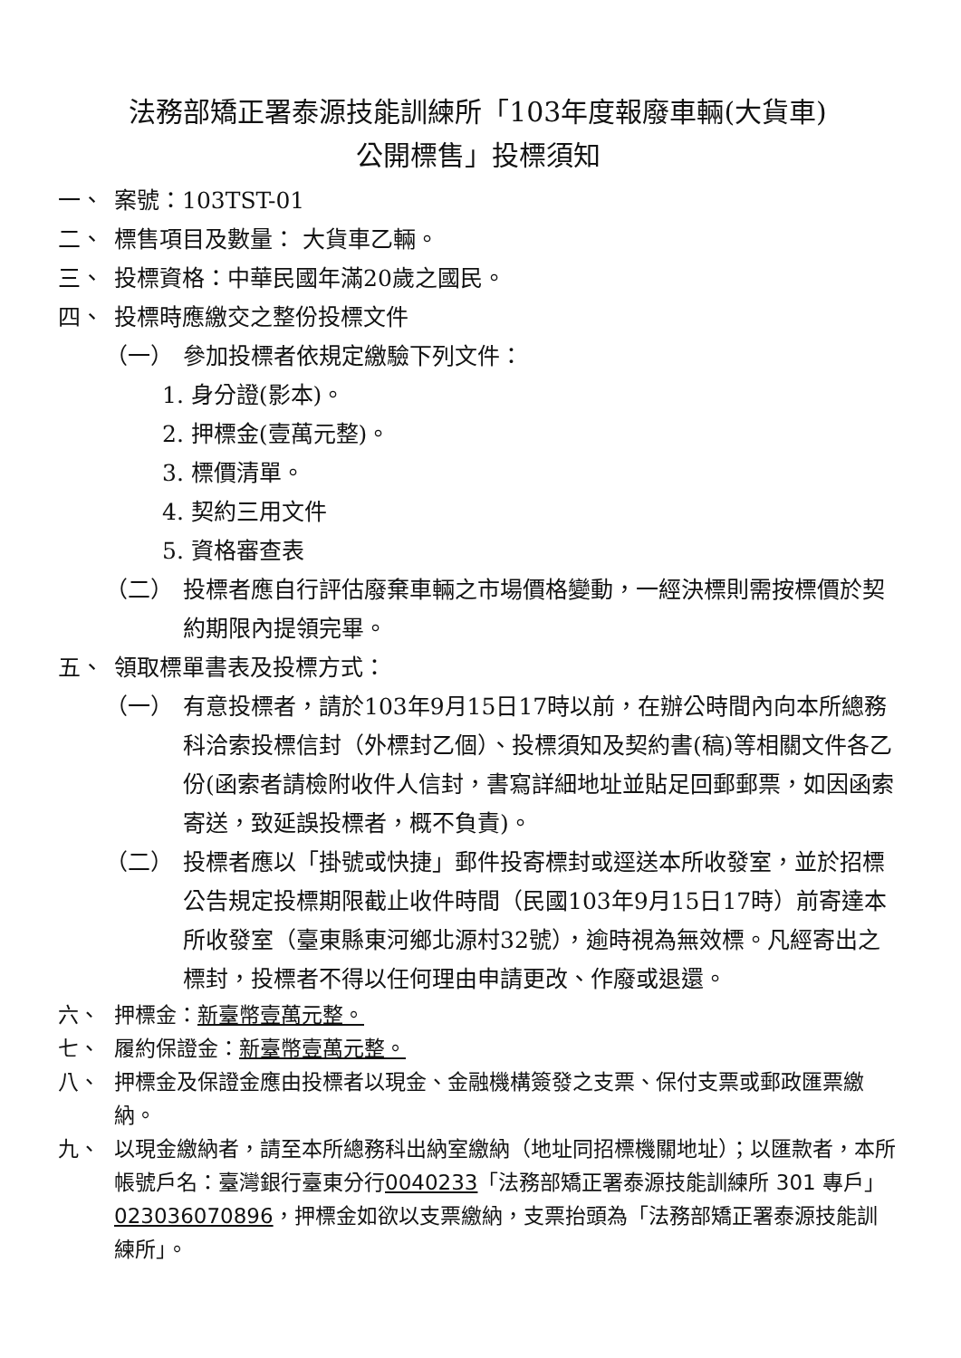法務部矯正署泰源技能訓練所「103年度報廢車輛(大貨車)
公開標售」投標須知
一、 案號：103TST-01
二、 標售項目及數量： 大貨車乙輛。
三、 投標資格：中華民國年滿20歲之國民。
四、 投標時應繳交之整份投標文件
（一） 參加投標者依規定繳驗下列文件：
1. 身分證(影本)。
2. 押標金(壹萬元整)。
3. 標價清單。
4. 契約三用文件
5. 資格審查表
（二） 投標者應自行評估廢棄車輛之市場價格變動，一經決標則需按標價於契約期限內提領完畢。
五、 領取標單書表及投標方式：
（一） 有意投標者，請於103年9月15日17時以前，在辦公時間內向本所總務科洽索投標信封（外標封乙個）、投標須知及契約書(稿)等相關文件各乙份(函索者請檢附收件人信封，書寫詳細地址並貼足回郵郵票，如因函索寄送，致延誤投標者，概不負責)。
（二） 投標者應以「掛號或快捷」郵件投寄標封或逕送本所收發室，並於招標公告規定投標期限截止收件時間（民國103年9月15日17時）前寄達本所收發室（臺東縣東河鄉北源村32號），逾時視為無效標。凡經寄出之標封，投標者不得以任何理由申請更改、作廢或退還。
六、 押標金：新臺幣壹萬元整。
七、 履約保證金：新臺幣壹萬元整。
八、 押標金及保證金應由投標者以現金、金融機構簽發之支票、保付支票或郵政匯票繳納。
九、 以現金繳納者，請至本所總務科出納室繳納（地址同招標機關地址）；以匯款者，本所帳號戶名：臺灣銀行臺東分行0040233「法務部矯正署泰源技能訓練所 301 專戶」023036070896，押標金如欲以支票繳納，支票抬頭為「法務部矯正署泰源技能訓練所」。